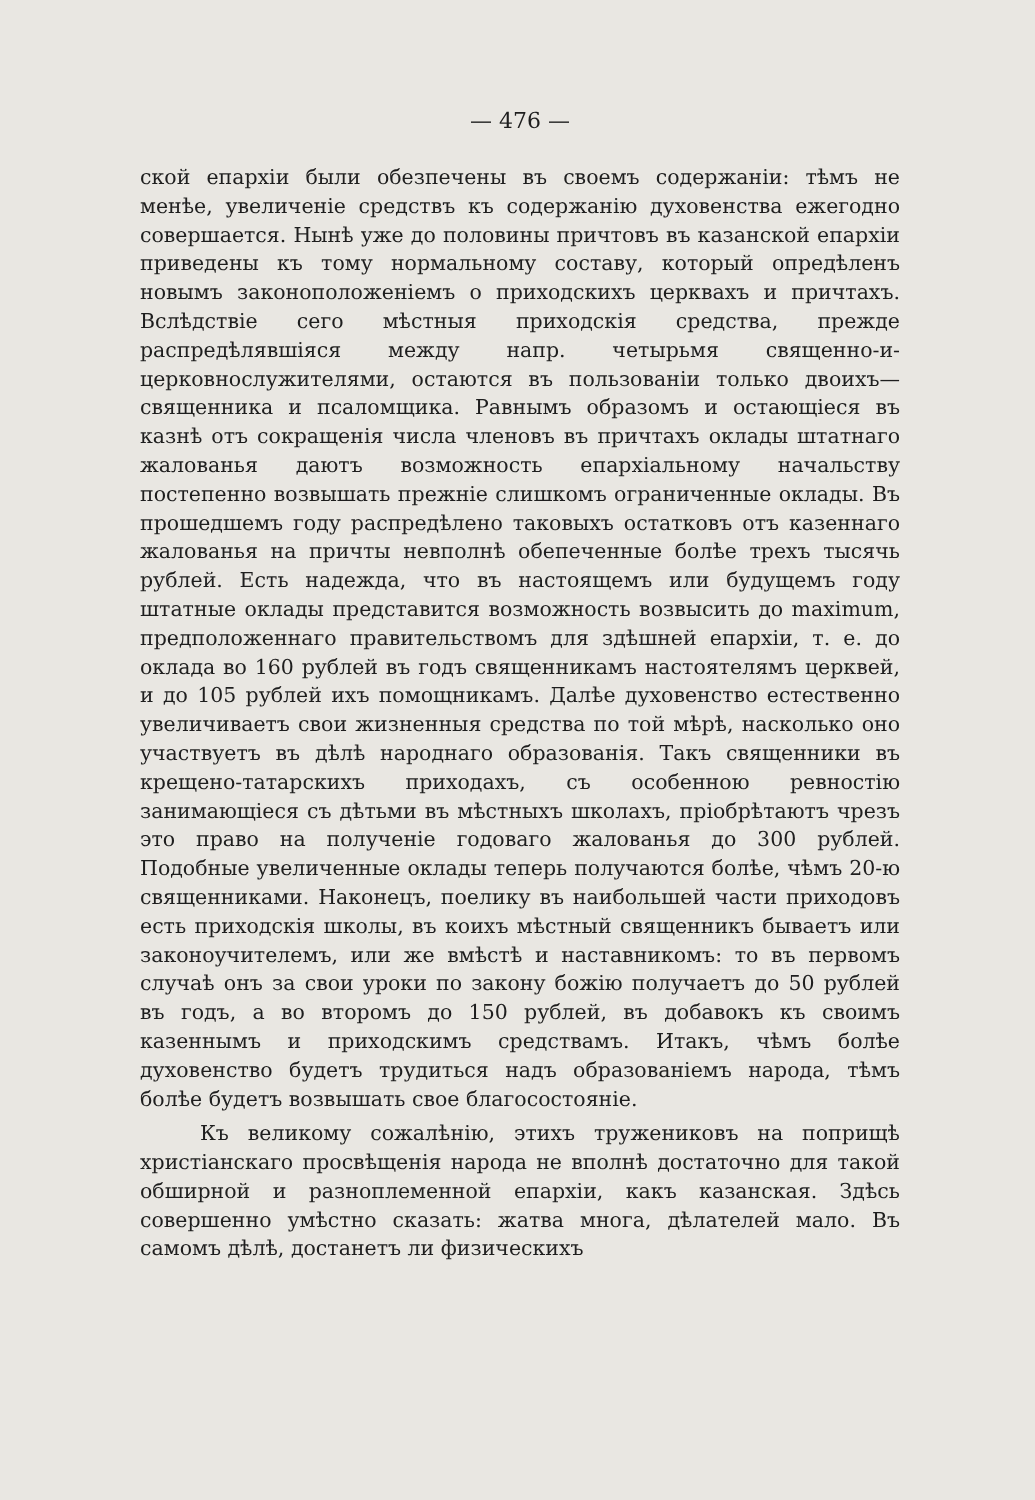— 476 —
ской епархіи были обезпечены въ своемъ содержаніи: тѣмъ не менѣе, увеличеніе средствъ къ содержанію духовенства ежегодно совершается. Нынѣ уже до половины причтовъ въ казанской епархіи приведены къ тому нормальному составу, который опредѣленъ новымъ законоположеніемъ о приходскихъ церквахъ и причтахъ. Вслѣдствіе сего мѣстныя приходскія средства, прежде распредѣлявшіяся между напр. четырьмя священно-и-церковнослужителями, остаются въ пользованіи только двоихъ—священника и псаломщика. Равнымъ образомъ и остающіеся въ казнѣ отъ сокращенія числа членовъ въ причтахъ оклады штатнаго жалованья даютъ возможность епархіальному начальству постепенно возвышать прежніе слишкомъ ограниченные оклады. Въ прошедшемъ году распредѣлено таковыхъ остатковъ отъ казеннаго жалованья на причты невполнѣ обепеченные болѣе трехъ тысячь рублей. Есть надежда, что въ настоящемъ или будущемъ году штатные оклады представится возможность возвысить до maximum, предположеннаго правительствомъ для здѣшней епархіи, т. е. до оклада во 160 рублей въ годъ священникамъ настоятелямъ церквей, и до 105 рублей ихъ помощникамъ. Далѣе духовенство естественно увеличиваетъ свои жизненныя средства по той мѣрѣ, насколько оно участвуетъ въ дѣлѣ народнаго образованія. Такъ священники въ крещено-татарскихъ приходахъ, съ особенною ревностію занимающіеся съ дѣтьми въ мѣстныхъ школахъ, пріобрѣтаютъ чрезъ это право на полученіе годоваго жалованья до 300 рублей. Подобные увеличенные оклады теперь получаются болѣе, чѣмъ 20-ю священниками. Наконецъ, поелику въ наибольшей части приходовъ есть приходскія школы, въ коихъ мѣстный священникъ бываетъ или законоучителемъ, или же вмѣстѣ и наставникомъ: то въ первомъ случаѣ онъ за свои уроки по закону божію получаетъ до 50 рублей въ годъ, а во второмъ до 150 рублей, въ добавокъ къ своимъ казеннымъ и приходскимъ средствамъ. Итакъ, чѣмъ болѣе духовенство будетъ трудиться надъ образованіемъ народа, тѣмъ болѣе будетъ возвышать свое благосостояніе.
Къ великому сожалѣнію, этихъ тружениковъ на поприщѣ христіанскаго просвѣщенія народа не вполнѣ достаточно для такой обширной и разноплеменной епархіи, какъ казанская. Здѣсь совершенно умѣстно сказать: жатва многа, дѣлателей мало. Въ самомъ дѣлѣ, достанетъ ли физическихъ